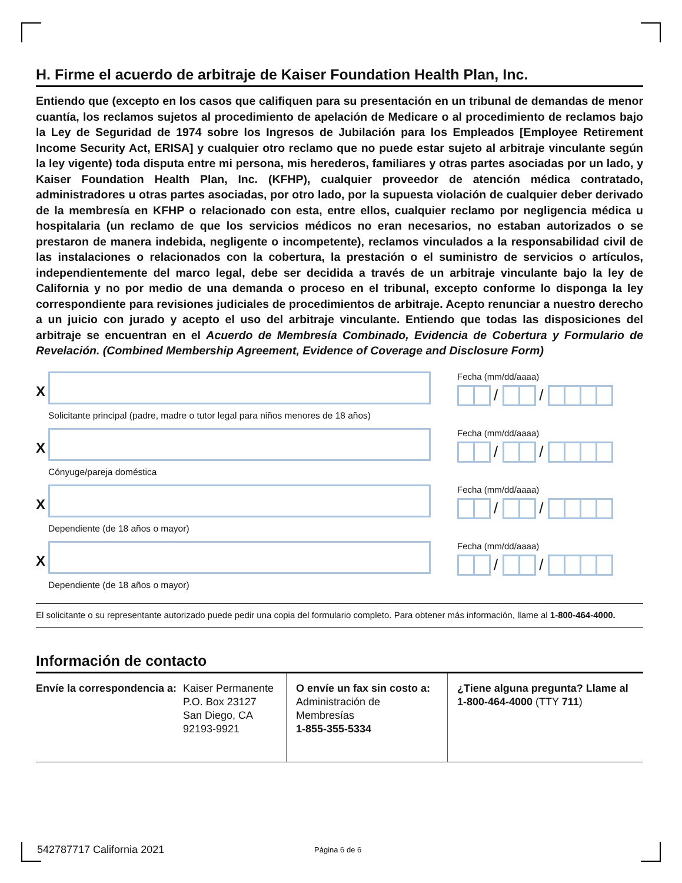H. Firme el acuerdo de arbitraje de Kaiser Foundation Health Plan, Inc.
Entiendo que (excepto en los casos que califiquen para su presentación en un tribunal de demandas de menor cuantía, los reclamos sujetos al procedimiento de apelación de Medicare o al procedimiento de reclamos bajo la Ley de Seguridad de 1974 sobre los Ingresos de Jubilación para los Empleados [Employee Retirement Income Security Act, ERISA] y cualquier otro reclamo que no puede estar sujeto al arbitraje vinculante según la ley vigente) toda disputa entre mi persona, mis herederos, familiares y otras partes asociadas por un lado, y Kaiser Foundation Health Plan, Inc. (KFHP), cualquier proveedor de atención médica contratado, administradores u otras partes asociadas, por otro lado, por la supuesta violación de cualquier deber derivado de la membresía en KFHP o relacionado con esta, entre ellos, cualquier reclamo por negligencia médica u hospitalaria (un reclamo de que los servicios médicos no eran necesarios, no estaban autorizados o se prestaron de manera indebida, negligente o incompetente), reclamos vinculados a la responsabilidad civil de las instalaciones o relacionados con la cobertura, la prestación o el suministro de servicios o artículos, independientemente del marco legal, debe ser decidida a través de un arbitraje vinculante bajo la ley de California y no por medio de una demanda o proceso en el tribunal, excepto conforme lo disponga la ley correspondiente para revisiones judiciales de procedimientos de arbitraje. Acepto renunciar a nuestro derecho a un juicio con jurado y acepto el uso del arbitraje vinculante. Entiendo que todas las disposiciones del arbitraje se encuentran en el Acuerdo de Membresía Combinado, Evidencia de Cobertura y Formulario de Revelación. (Combined Membership Agreement, Evidence of Coverage and Disclosure Form)
X
Solicitante principal (padre, madre o tutor legal para niños menores de 18 años)
Fecha (mm/dd/aaaa)
/ /
X
Cónyuge/pareja doméstica
Fecha (mm/dd/aaaa)
/ /
X
Dependiente (de 18 años o mayor)
Fecha (mm/dd/aaaa)
/ /
X
Dependiente (de 18 años o mayor)
Fecha (mm/dd/aaaa)
/ /
El solicitante o su representante autorizado puede pedir una copia del formulario completo. Para obtener más información, llame al 1-800-464-4000.
Información de contacto
Envíe la correspondencia a: Kaiser Permanente
P.O. Box 23127
San Diego, CA
92193-9921
O envíe un fax sin costo a:
Administración de
Membresías
1-855-355-5334
¿Tiene alguna pregunta? Llame al
1-800-464-4000 (TTY 711)
542787717 California 2021 Página 6 de 6